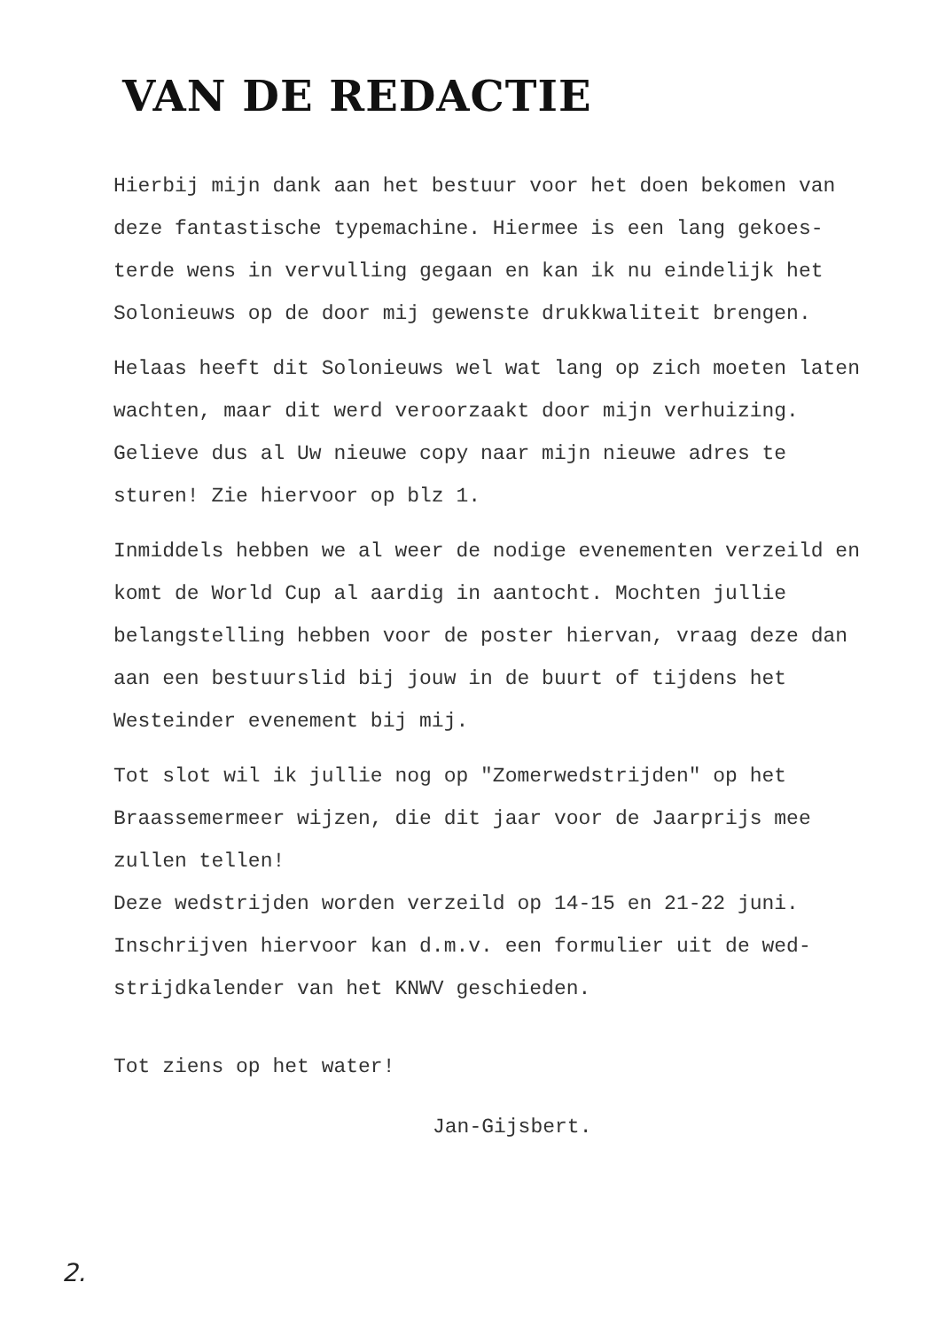VAN DE REDACTIE
Hierbij mijn dank aan het bestuur voor het doen bekomen van deze fantastische typemachine. Hiermee is een lang gekoes-terde wens in vervulling gegaan en kan ik nu eindelijk het Solonieuws op de door mij gewenste drukkwaliteit brengen.
Helaas heeft dit Solonieuws wel wat lang op zich moeten laten wachten, maar dit werd veroorzaakt door mijn verhuizing. Gelieve dus al Uw nieuwe copy naar mijn nieuwe adres te sturen! Zie hiervoor op blz 1.
Inmiddels hebben we al weer de nodige evenementen verzeild en komt de World Cup al aardig in aantocht. Mochten jullie belangstelling hebben voor de poster hiervan, vraag deze dan aan een bestuurslid bij jouw in de buurt of tijdens het Westeinder evenement bij mij.
Tot slot wil ik jullie nog op "Zomerwedstrijden" op het Braassemermeer wijzen, die dit jaar voor de Jaarprijs mee zullen tellen!
Deze wedstrijden worden verzeild op 14-15 en 21-22 juni. Inschrijven hiervoor kan d.m.v. een formulier uit de wed-strijdkalender van het KNWV geschieden.
Tot ziens op het water!
Jan-Gijsbert.
2.